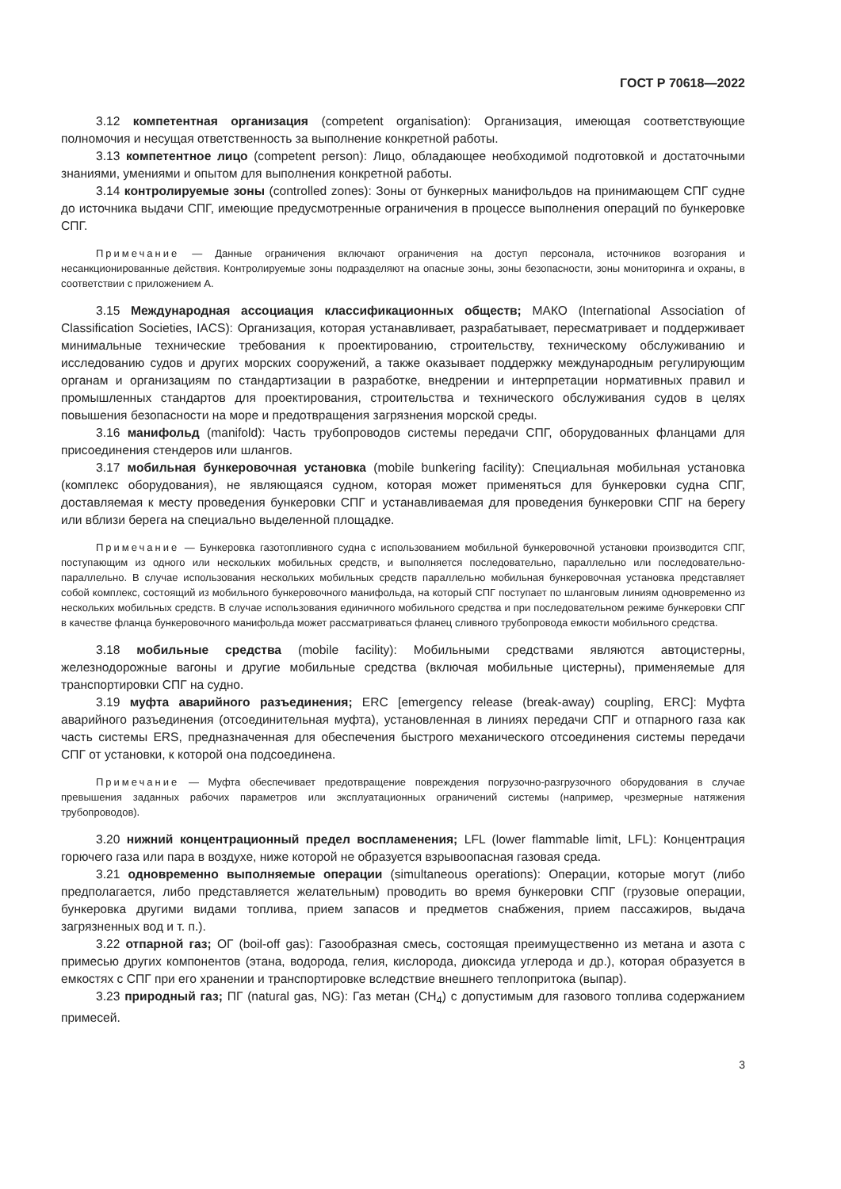ГОСТ Р 70618—2022
3.12 компетентная организация (competent organisation): Организация, имеющая соответствующие полномочия и несущая ответственность за выполнение конкретной работы.
3.13 компетентное лицо (competent person): Лицо, обладающее необходимой подготовкой и достаточными знаниями, умениями и опытом для выполнения конкретной работы.
3.14 контролируемые зоны (controlled zones): Зоны от бункерных манифольдов на принимающем СПГ судне до источника выдачи СПГ, имеющие предусмотренные ограничения в процессе выполнения операций по бункеровке СПГ.
Примечание — Данные ограничения включают ограничения на доступ персонала, источников возгорания и несанкционированные действия. Контролируемые зоны подразделяют на опасные зоны, зоны безопасности, зоны мониторинга и охраны, в соответствии с приложением А.
3.15 Международная ассоциация классификационных обществ; МАКО (International Association of Classification Societies, IACS): Организация, которая устанавливает, разрабатывает, пересматривает и поддерживает минимальные технические требования к проектированию, строительству, техническому обслуживанию и исследованию судов и других морских сооружений, а также оказывает поддержку международным регулирующим органам и организациям по стандартизации в разработке, внедрении и интерпретации нормативных правил и промышленных стандартов для проектирования, строительства и технического обслуживания судов в целях повышения безопасности на море и предотвращения загрязнения морской среды.
3.16 манифольд (manifold): Часть трубопроводов системы передачи СПГ, оборудованных фланцами для присоединения стендеров или шлангов.
3.17 мобильная бункеровочная установка (mobile bunkering facility): Специальная мобильная установка (комплекс оборудования), не являющаяся судном, которая может применяться для бункеровки судна СПГ, доставляемая к месту проведения бункеровки СПГ и устанавливаемая для проведения бункеровки СПГ на берегу или вблизи берега на специально выделенной площадке.
Примечание — Бункеровка газотопливного судна с использованием мобильной бункеровочной установки производится СПГ, поступающим из одного или нескольких мобильных средств, и выполняется последовательно, параллельно или последовательно-параллельно. В случае использования нескольких мобильных средств параллельно мобильная бункеровочная установка представляет собой комплекс, состоящий из мобильного бункеровочного манифольда, на который СПГ поступает по шланговым линиям одновременно из нескольких мобильных средств. В случае использования единичного мобильного средства и при последовательном режиме бункеровки СПГ в качестве фланца бункеровочного манифольда может рассматриваться фланец сливного трубопровода емкости мобильного средства.
3.18 мобильные средства (mobile facility): Мобильными средствами являются автоцистерны, железнодорожные вагоны и другие мобильные средства (включая мобильные цистерны), применяемые для транспортировки СПГ на судно.
3.19 муфта аварийного разъединения; ERC [emergency release (break-away) coupling, ERC]: Муфта аварийного разъединения (отсоединительная муфта), установленная в линиях передачи СПГ и отпарного газа как часть системы ERS, предназначенная для обеспечения быстрого механического отсоединения системы передачи СПГ от установки, к которой она подсоединена.
Примечание — Муфта обеспечивает предотвращение повреждения погрузочно-разгрузочного оборудования в случае превышения заданных рабочих параметров или эксплуатационных ограничений системы (например, чрезмерные натяжения трубопроводов).
3.20 нижний концентрационный предел воспламенения; LFL (lower flammable limit, LFL): Концентрация горючего газа или пара в воздухе, ниже которой не образуется взрывоопасная газовая среда.
3.21 одновременно выполняемые операции (simultaneous operations): Операции, которые могут (либо предполагается, либо представляется желательным) проводить во время бункеровки СПГ (грузовые операции, бункеровка другими видами топлива, прием запасов и предметов снабжения, прием пассажиров, выдача загрязненных вод и т. п.).
3.22 отпарной газ; ОГ (boil-off gas): Газообразная смесь, состоящая преимущественно из метана и азота с примесью других компонентов (этана, водорода, гелия, кислорода, диоксида углерода и др.), которая образуется в емкостях с СПГ при его хранении и транспортировке вследствие внешнего теплопритока (выпар).
3.23 природный газ; ПГ (natural gas, NG): Газ метан (СН<sub>4</sub>) с допустимым для газового топлива содержанием примесей.
3